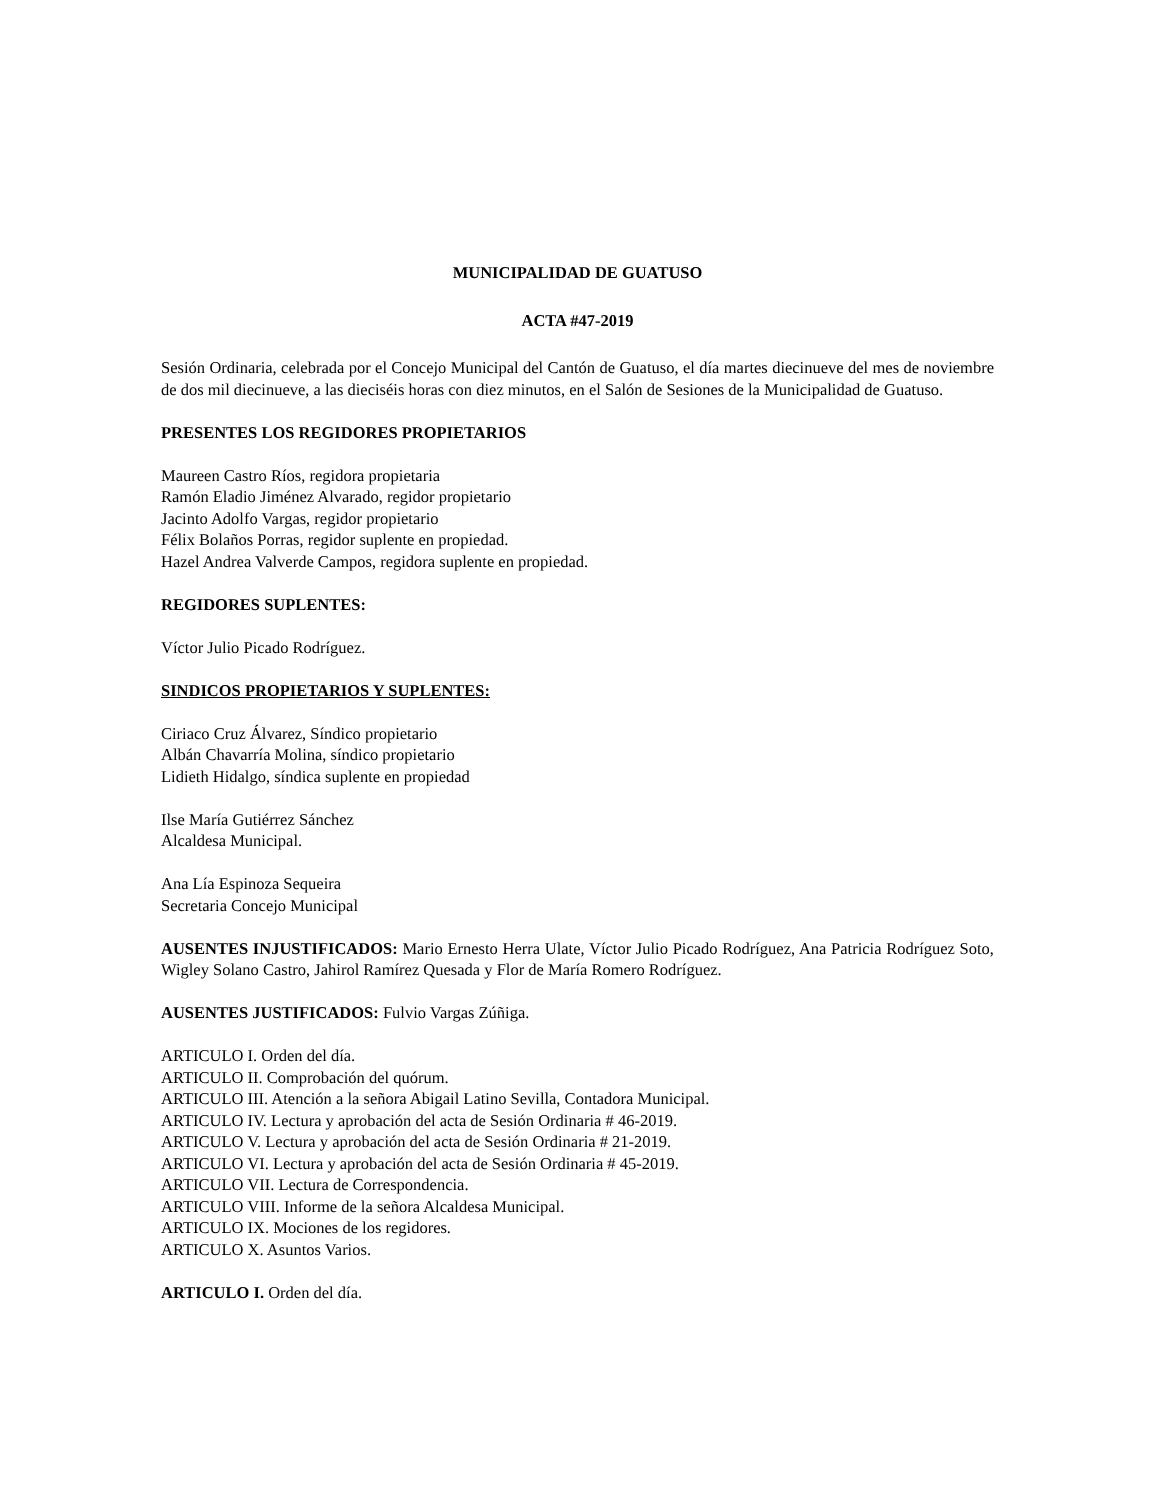MUNICIPALIDAD DE GUATUSO
ACTA #47-2019
Sesión Ordinaria, celebrada por el Concejo Municipal del Cantón de Guatuso, el día martes diecinueve del mes de noviembre de dos mil diecinueve, a las dieciséis horas con diez minutos, en el Salón de Sesiones de la Municipalidad de Guatuso.
PRESENTES LOS REGIDORES PROPIETARIOS
Maureen Castro Ríos, regidora propietaria
Ramón Eladio Jiménez Alvarado, regidor propietario
Jacinto Adolfo Vargas, regidor propietario
Félix Bolaños Porras, regidor suplente en propiedad.
Hazel Andrea Valverde Campos, regidora suplente en propiedad.
REGIDORES SUPLENTES:
Víctor Julio Picado Rodríguez.
SINDICOS PROPIETARIOS Y SUPLENTES:
Ciriaco Cruz Álvarez, Síndico propietario
Albán Chavarría Molina, síndico propietario
Lidieth Hidalgo, síndica suplente en propiedad
Ilse María Gutiérrez Sánchez
Alcaldesa Municipal.
Ana Lía Espinoza Sequeira
Secretaria Concejo Municipal
AUSENTES INJUSTIFICADOS: Mario Ernesto Herra Ulate, Víctor Julio Picado Rodríguez, Ana Patricia Rodríguez Soto, Wigley Solano Castro, Jahirol Ramírez Quesada y Flor de María Romero Rodríguez.
AUSENTES JUSTIFICADOS: Fulvio Vargas Zúñiga.
ARTICULO I. Orden del día.
ARTICULO II. Comprobación del quórum.
ARTICULO III. Atención a la señora Abigail Latino Sevilla, Contadora Municipal.
ARTICULO IV. Lectura y aprobación del acta de Sesión Ordinaria # 46-2019.
ARTICULO V. Lectura y aprobación del acta de Sesión Ordinaria # 21-2019.
ARTICULO VI. Lectura y aprobación del acta de Sesión Ordinaria # 45-2019.
ARTICULO VII. Lectura de Correspondencia.
ARTICULO VIII. Informe de la señora Alcaldesa Municipal.
ARTICULO IX. Mociones de los regidores.
ARTICULO X. Asuntos Varios.
ARTICULO I. Orden del día.